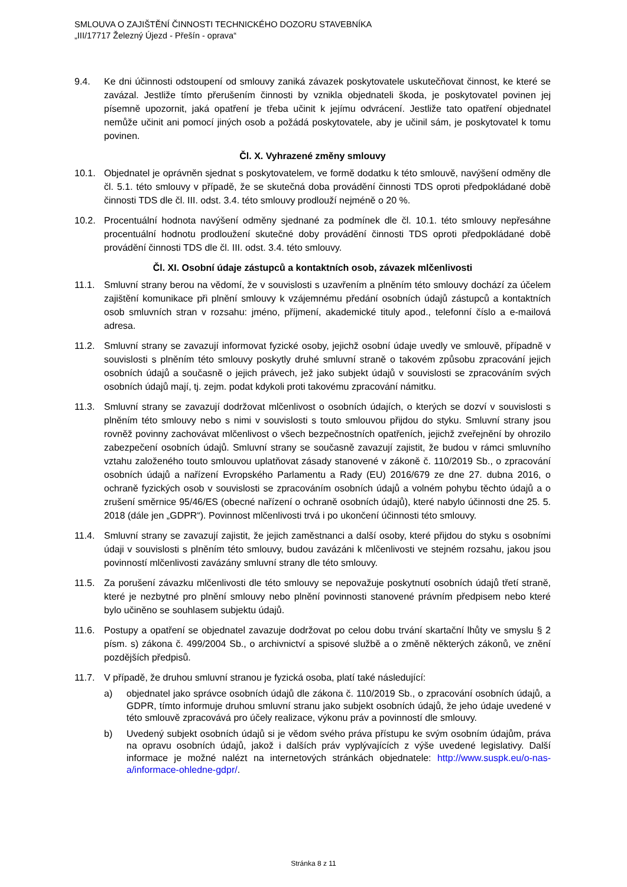SMLOUVA O ZAJIŠTĚNÍ ČINNOSTI TECHNICKÉHO DOZORU STAVEBNÍKA
„III/17717 Železný Újezd - Přešín - oprava“
9.4. Ke dni účinnosti odstoupení od smlouvy zaniká závazek poskytovatele uskutečňovat činnost, ke které se zavázal. Jestliže tímto přerušením činnosti by vznikla objednateli škoda, je poskytovatel povinen jej písemně upozornit, jaká opatření je třeba učinit k jejímu odvrácení. Jestliže tato opatření objednatel nemůže učinit ani pomocí jiných osob a požádá poskytovatele, aby je učinil sám, je poskytovatel k tomu povinen.
Čl. X. Vyhrazené změny smlouvy
10.1. Objednatel je oprávněn sjednat s poskytovatelem, ve formě dodatku k této smlouvě, navýšení odměny dle čl. 5.1. této smlouvy v případě, že se skutečná doba provádění činnosti TDS oproti předpokládané době činnosti TDS dle čl. III. odst. 3.4. této smlouvy prodlouží nejméně o 20 %.
10.2. Procentuální hodnota navýšení odměny sjednané za podmínek dle čl. 10.1. této smlouvy nepřesáhne procentuální hodnotu prodloužení skutečné doby provádění činnosti TDS oproti předpokládané době provádění činnosti TDS dle čl. III. odst. 3.4. této smlouvy.
Čl. XI. Osobní údaje zástupců a kontaktních osob, závazek mlčenlivosti
11.1. Smluvní strany berou na vědomí, že v souvislosti s uzavřením a plněním této smlouvy dochází za účelem zajištění komunikace při plnění smlouvy k vzájemnému předání osobních údajů zástupců a kontaktních osob smluvních stran v rozsahu: jméno, příjmení, akademické tituly apod., telefonní číslo a e-mailová adresa.
11.2. Smluvní strany se zavazují informovat fyzické osoby, jejichž osobní údaje uvedly ve smlouvě, případně v souvislosti s plněním této smlouvy poskytly druhé smluvní straně o takovém způsobu zpracování jejich osobních údajů a současně o jejich právech, jež jako subjekt údajů v souvislosti se zpracováním svých osobních údajů mají, tj. zejm. podat kdykoli proti takovému zpracování námitku.
11.3. Smluvní strany se zavazují dodržovat mlčenlivost o osobních údajích, o kterých se dozví v souvislosti s plněním této smlouvy nebo s nimi v souvislosti s touto smlouvou přijdou do styku. Smluvní strany jsou rovněž povinny zachovávat mlčenlivost o všech bezpečnostních opatřeních, jejichž zveřejnění by ohrozilo zabezpečení osobních údajů. Smluvní strany se současně zavazují zajistit, že budou v rámci smluvního vztahu založeného touto smlouvou uplatňovat zásady stanovené v zákoně č. 110/2019 Sb., o zpracování osobních údajů a nařízení Evropského Parlamentu a Rady (EU) 2016/679 ze dne 27. dubna 2016, o ochraně fyzických osob v souvislosti se zpracováním osobních údajů a volném pohybu těchto údajů a o zrušení směrnice 95/46/ES (obecné nařízení o ochraně osobních údajů), které nabylo účinnosti dne 25. 5. 2018 (dále jen „GDPR“). Povinnost mlčenlivosti trvá i po ukončení účinnosti této smlouvy.
11.4. Smluvní strany se zavazují zajistit, že jejich zaměstnanci a další osoby, které přijdou do styku s osobními údaji v souvislosti s plněním této smlouvy, budou zavázáni k mlčenlivosti ve stejném rozsahu, jakou jsou povinností mlčenlivosti zavázány smluvní strany dle této smlouvy.
11.5. Za porušení závazku mlčenlivosti dle této smlouvy se nepovažuje poskytnutí osobních údajů třetí straně, které je nezbytné pro plnění smlouvy nebo plnění povinnosti stanovené právním předpisem nebo které bylo učiněno se souhlasem subjektu údajů.
11.6. Postupy a opatření se objednatel zavazuje dodržovat po celou dobu trvání skartační lhůty ve smyslu § 2 písm. s) zákona č. 499/2004 Sb., o archivnictví a spisové službě a o změně některých zákonů, ve znění pozdějších předpisů.
11.7. V případě, že druhou smluvní stranou je fyzická osoba, platí také následující:
a) objednatel jako správce osobních údajů dle zákona č. 110/2019 Sb., o zpracování osobních údajů, a GDPR, tímto informuje druhou smluvní stranu jako subjekt osobních údajů, že jeho údaje uvedené v této smlouvě zpracovává pro účely realizace, výkonu práv a povinností dle smlouvy.
b) Uvedený subjekt osobních údajů si je vědom svého práva přístupu ke svým osobním údajům, práva na opravu osobních údajů, jakož i dalších práv vyplývajících z výše uvedené legislativy. Další informace je možné nalézt na internetových stránkách objednatele: http://www.suspk.eu/o-nas-a/informace-ohledne-gdpr/.
Stránka 8 z 11